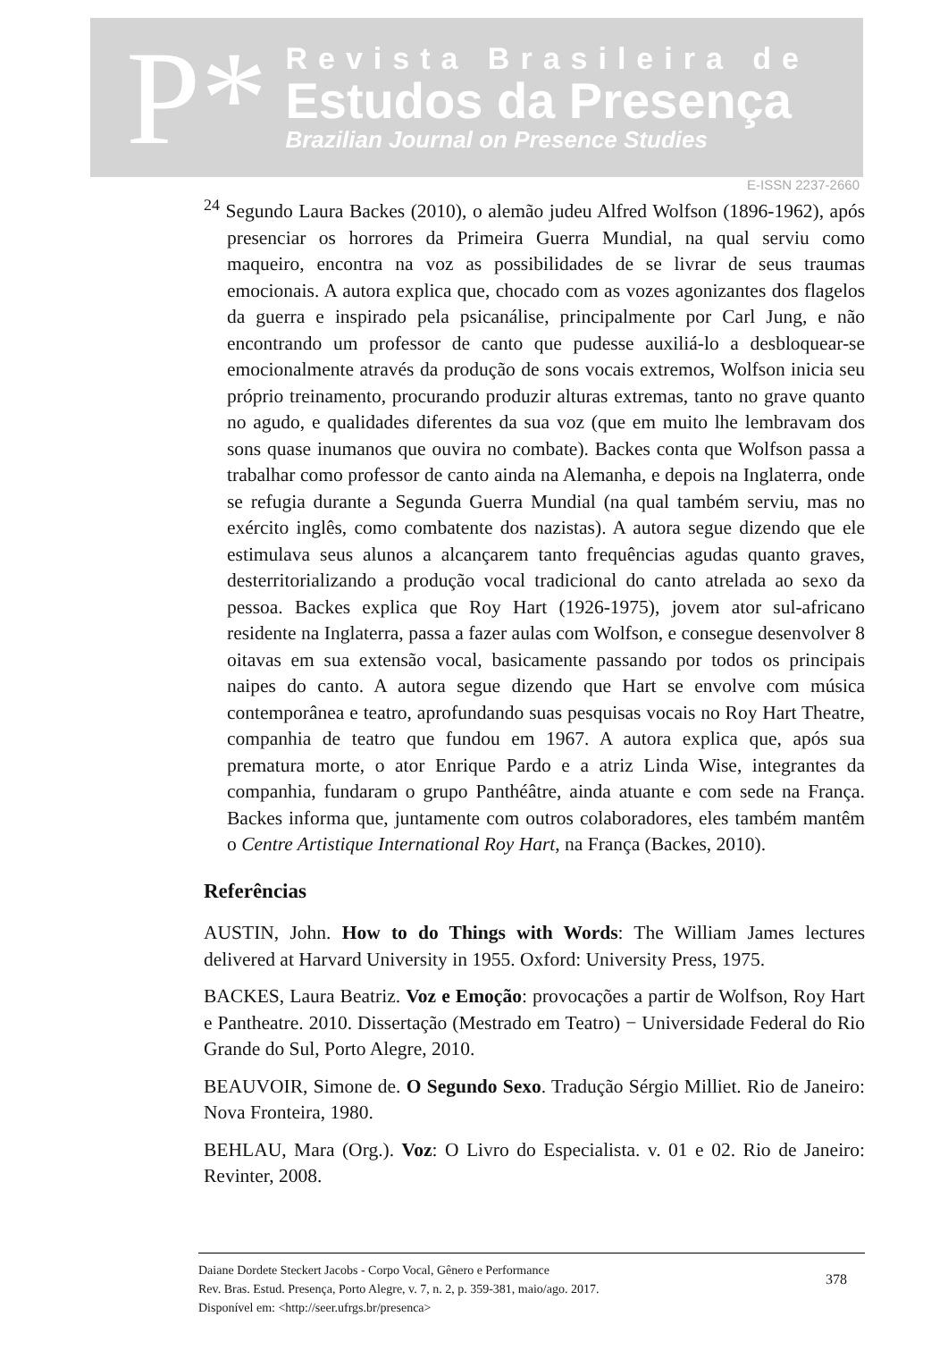P*
Revista Brasileira de
Estudos da Presença
Brazilian Journal on Presence Studies
E-ISSN 2237-2660
<sup>24</sup> Segundo Laura Backes (2010), o alemão judeu Alfred Wolfson (1896-1962), após presenciar os horrores da Primeira Guerra Mundial, na qual serviu como maqueiro, encontra na voz as possibilidades de se livrar de seus traumas emocionais. A autora explica que, chocado com as vozes agonizantes dos flagelos da guerra e inspirado pela psicanálise, principalmente por Carl Jung, e não encontrando um professor de canto que pudesse auxiliá-lo a desbloquear-se emocionalmente através da produção de sons vocais extremos, Wolfson inicia seu próprio treinamento, procurando produzir alturas extremas, tanto no grave quanto no agudo, e qualidades diferentes da sua voz (que em muito lhe lembravam dos sons quase inumanos que ouvira no combate). Backes conta que Wolfson passa a trabalhar como professor de canto ainda na Alemanha, e depois na Inglaterra, onde se refugia durante a Segunda Guerra Mundial (na qual também serviu, mas no exército inglês, como combatente dos nazistas). A autora segue dizendo que ele estimulava seus alunos a alcançarem tanto frequências agudas quanto graves, desterritorializando a produção vocal tradicional do canto atrelada ao sexo da pessoa. Backes explica que Roy Hart (1926-1975), jovem ator sul-africano residente na Inglaterra, passa a fazer aulas com Wolfson, e consegue desenvolver 8 oitavas em sua extensão vocal, basicamente passando por todos os principais naipes do canto. A autora segue dizendo que Hart se envolve com música contemporânea e teatro, aprofundando suas pesquisas vocais no Roy Hart Theatre, companhia de teatro que fundou em 1967. A autora explica que, após sua prematura morte, o ator Enrique Pardo e a atriz Linda Wise, integrantes da companhia, fundaram o grupo Panthéâtre, ainda atuante e com sede na França. Backes informa que, juntamente com outros colaboradores, eles também mantêm o Centre Artistique International Roy Hart, na França (Backes, 2010).
Referências
AUSTIN, John. How to do Things with Words: The William James lectures delivered at Harvard University in 1955. Oxford: University Press, 1975.
BACKES, Laura Beatriz. Voz e Emoção: provocações a partir de Wolfson, Roy Hart e Pantheatre. 2010. Dissertação (Mestrado em Teatro) − Universidade Federal do Rio Grande do Sul, Porto Alegre, 2010.
BEAUVOIR, Simone de. O Segundo Sexo. Tradução Sérgio Milliet. Rio de Janeiro: Nova Fronteira, 1980.
BEHLAU, Mara (Org.). Voz: O Livro do Especialista. v. 01 e 02. Rio de Janeiro: Revinter, 2008.
Daiane Dordete Steckert Jacobs - Corpo Vocal, Gênero e Performance
Rev. Bras. Estud. Presença, Porto Alegre, v. 7, n. 2, p. 359-381, maio/ago. 2017.
Disponível em: <http://seer.ufrgs.br/presenca>
378